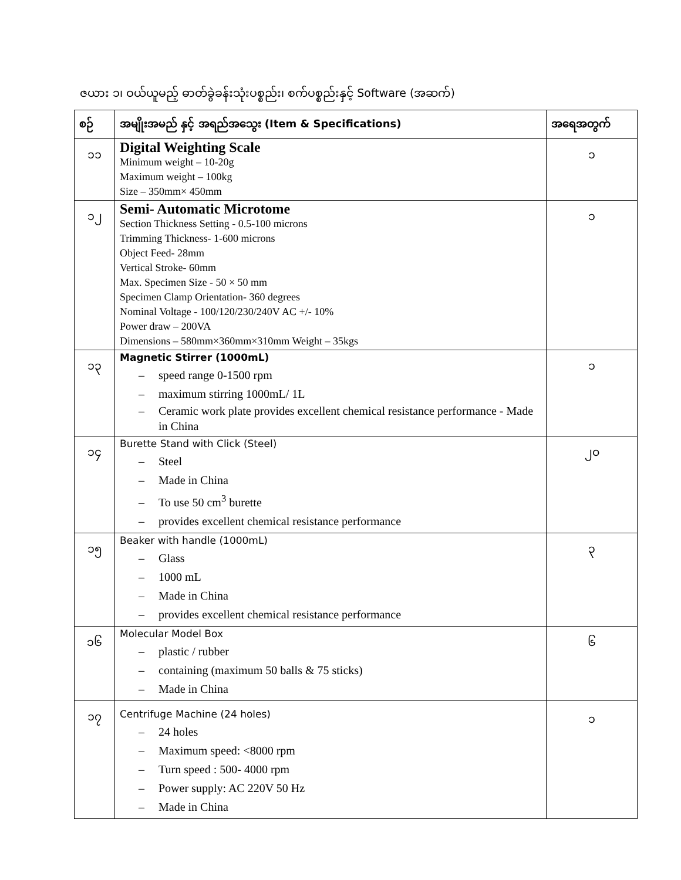ဇယား ၁၊ ဝယ်ယူမည့် ဓာတ်ခွဲခန်းသုံးပစ္စည်း၊ စက်ပစ္စည်းနှင့် Software (အဆက်)
| စဉ် | အမျိုးအမည် နှင့် အရည်အသွေး (Item & Specifications) | အရေအတွက် |
| --- | --- | --- |
| ၁၁ | Digital Weighting Scale Minimum weight – 10-20g Maximum weight – 100kg Size – 350mm× 450mm | ၁ |
| ၁၂ | Semi- Automatic Microtome Section Thickness Setting - 0.5-100 microns Trimming Thickness- 1-600 microns Object Feed- 28mm Vertical Stroke- 60mm Max. Specimen Size - 50 × 50 mm Specimen Clamp Orientation- 360 degrees Nominal Voltage - 100/120/230/240V AC +/- 10% Power draw – 200VA Dimensions – 580mm×360mm×310mm Weight – 35kgs | ၁ |
| ၁၃ | Magnetic Stirrer (1000mL) – speed range 0-1500 rpm – maximum stirring 1000mL/ 1L – Ceramic work plate provides excellent chemical resistance performance - Made in China | ၁ |
| ၁၄ | Burette Stand with Click (Steel) – Steel – Made in China – To use 50 cm<sup>3</sup> burette – provides excellent chemical resistance performance | ၂၀ |
| ၁၅ | Beaker with handle (1000mL) – Glass – 1000 mL – Made in China – provides excellent chemical resistance performance | ၃ |
| ၁၆ | Molecular Model Box – plastic / rubber – containing (maximum 50 balls & 75 sticks) – Made in China | ၆ |
| ၁၇ | Centrifuge Machine (24 holes) – 24 holes – Maximum speed: <8000 rpm – Turn speed : 500- 4000 rpm – Power supply: AC 220V 50 Hz – Made in China | ၁ |